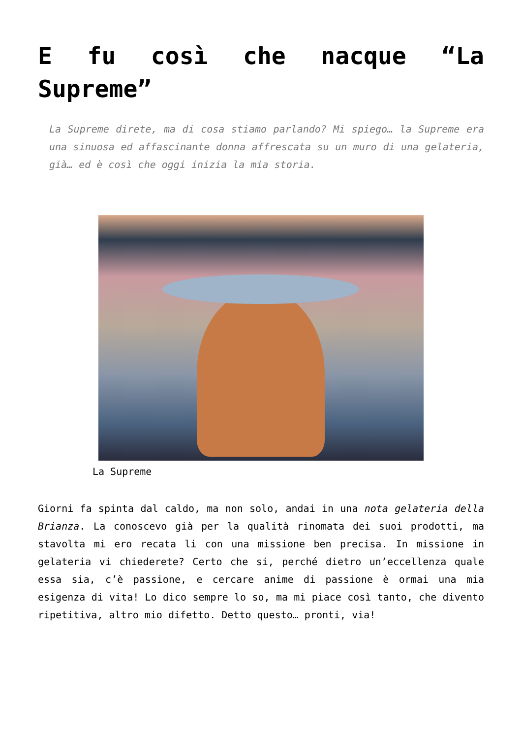E fu così che nacque “La Supreme”
La Supreme direte, ma di cosa stiamo parlando? Mi spiego… la Supreme era una sinuosa ed affascinante donna affrescata su un muro di una gelateria, già… ed è così che oggi inizia la mia storia.
La Supreme
Giorni fa spinta dal caldo, ma non solo, andai in una nota gelateria della Brianza. La conoscevo già per la qualità rinomata dei suoi prodotti, ma stavolta mi ero recata li con una missione ben precisa. In missione in gelateria vi chiederete? Certo che si, perché dietro un’eccellenza quale essa sia, c’è passione, e cercare anime di passione è ormai una mia esigenza di vita! Lo dico sempre lo so, ma mi piace così tanto, che divento ripetitiva, altro mio difetto. Detto questo… pronti, via!